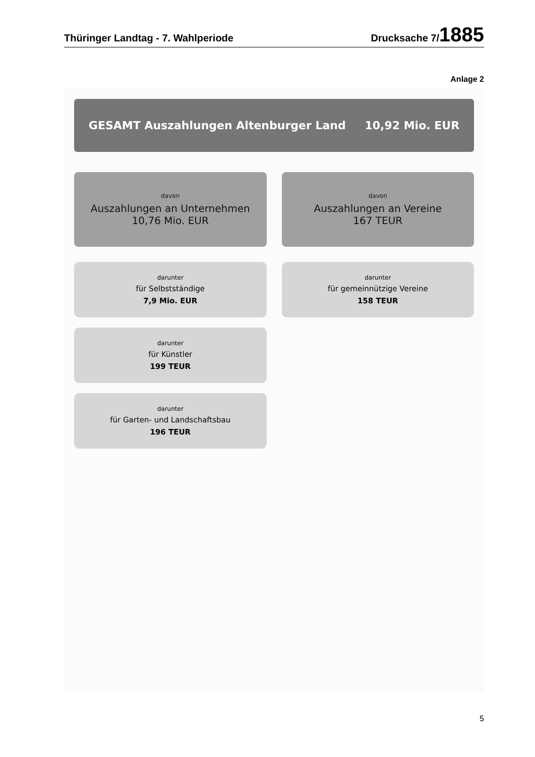Thüringer Landtag - 7. Wahlperiode Drucksache 7/1885
Anlage 2
GESAMT Auszahlungen Altenburger Land 10,92 Mio. EUR
davon
Auszahlungen an Unternehmen
10,76 Mio. EUR
darunter
für Selbstständige
7,9 Mio. EUR
darunter
für Künstler
199 TEUR
darunter
für Garten- und Landschaftsbau
196 TEUR
davon
Auszahlungen an Vereine
167 TEUR
darunter
für gemeinnützige Vereine
158 TEUR
5